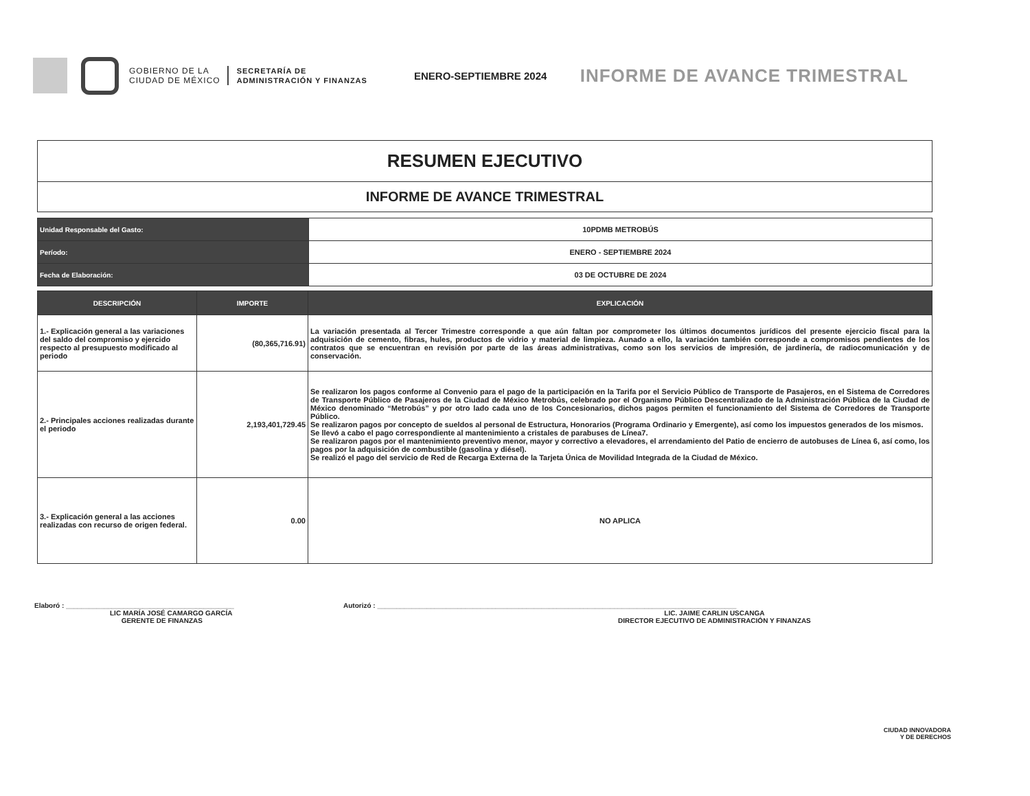GOBIERNO DE LA
CIUDAD DE MÉXICO
SECRETARÍA DE
ADMINISTRACIÓN Y FINANZAS
ENERO-SEPTIEMBRE 2024
INFORME DE AVANCE TRIMESTRAL
RESUMEN EJECUTIVO
INFORME DE AVANCE TRIMESTRAL
| Unidad Responsable del Gasto: | 10PDMB METROBÚS |
| Período: | ENERO - SEPTIEMBRE 2024 |
| Fecha de Elaboración: | 03 DE OCTUBRE DE 2024 |
| DESCRIPCIÓN | IMPORTE | EXPLICACIÓN |
| --- | --- | --- |
| 1.- Explicación general a las variaciones del saldo del compromiso y ejercido respecto al presupuesto modificado al periodo | (80,365,716.91) | La variación presentada al Tercer Trimestre corresponde a que aún faltan por comprometer los últimos documentos jurídicos del presente ejercicio fiscal para la adquisición de cemento, fibras, hules, productos de vidrio y material de limpieza. Aunado a ello, la variación también corresponde a compromisos pendientes de los contratos que se encuentran en revisión por parte de las áreas administrativas, como son los servicios de impresión, de jardinería, de radiocomunicación y de conservación. |
| 2.- Principales acciones realizadas durante el periodo | 2,193,401,729.45 | Se realizaron los pagos conforme al Convenio para el pago de la participación en la Tarifa por el Servicio Público de Transporte de Pasajeros, en el Sistema de Corredores de Transporte Público de Pasajeros de la Ciudad de México Metrobús, celebrado por el Organismo Público Descentralizado de la Administración Pública de la Ciudad de México denominado “Metrobús” y por otro lado cada uno de los Concesionarios, dichos pagos permiten el funcionamiento del Sistema de Corredores de Transporte Público. Se realizaron pagos por concepto de sueldos al personal de Estructura, Honorarios (Programa Ordinario y Emergente), así como los impuestos generados de los mismos. Se llevó a cabo el pago correspondiente al mantenimiento a cristales de parabuses de Línea7. Se realizaron pagos por el mantenimiento preventivo menor, mayor y correctivo a elevadores, el arrendamiento del Patio de encierro de autobuses de Línea 6, así como, los pagos por la adquisición de combustible (gasolina y diésel). Se realizó el pago del servicio de Red de Recarga Externa de la Tarjeta Única de Movilidad Integrada de la Ciudad de México. |
| 3.- Explicación general a las acciones realizadas con recurso de origen federal. | 0.00 | NO APLICA |
Elaboró : ____________________________________________
LIC MARÍA JOSÉ CAMARGO GARCÍA
GERENTE DE FINANZAS
Autorizó : ______________________________________________________________________________________________
LIC. JAIME CARLIN USCANGA
DIRECTOR EJECUTIVO DE ADMINISTRACIÓN Y FINANZAS
CIUDAD INNOVADORA
Y DE DERECHOS